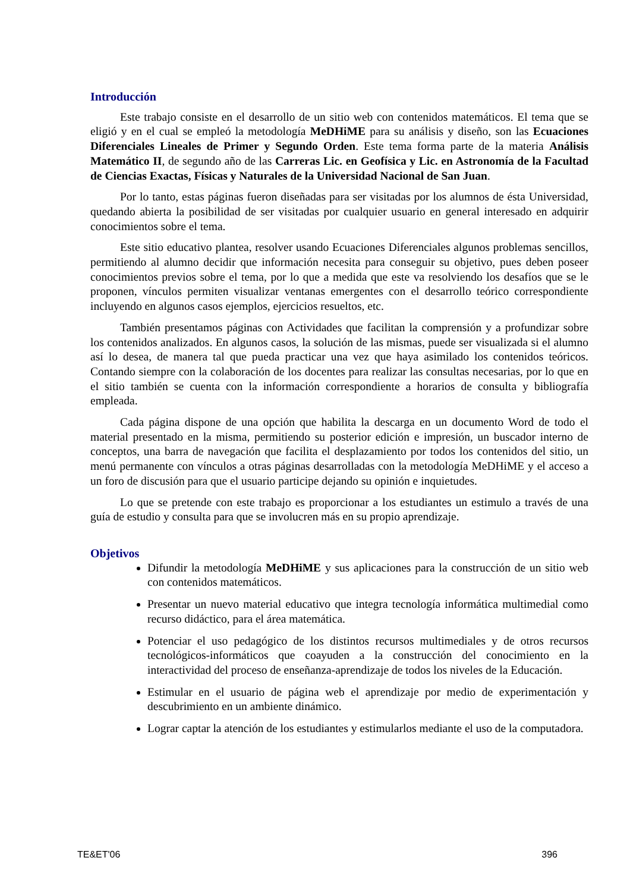Introducción
Este trabajo consiste en el desarrollo de un sitio web con contenidos matemáticos. El tema que se eligió y en el cual se empleó la metodología MeDHiME para su análisis y diseño, son las Ecuaciones Diferenciales Lineales de Primer y Segundo Orden. Este tema forma parte de la materia Análisis Matemático II, de segundo año de las Carreras Lic. en Geofísica y Lic. en Astronomía de la Facultad de Ciencias Exactas, Físicas y Naturales de la Universidad Nacional de San Juan.
Por lo tanto, estas páginas fueron diseñadas para ser visitadas por los alumnos de ésta Universidad, quedando abierta la posibilidad de ser visitadas por cualquier usuario en general interesado en adquirir conocimientos sobre el tema.
Este sitio educativo plantea, resolver usando Ecuaciones Diferenciales algunos problemas sencillos, permitiendo al alumno decidir que información necesita para conseguir su objetivo, pues deben poseer conocimientos previos sobre el tema, por lo que a medida que este va resolviendo los desafíos que se le proponen, vínculos permiten visualizar ventanas emergentes con el desarrollo teórico correspondiente incluyendo en algunos casos ejemplos, ejercicios resueltos, etc.
También presentamos páginas con Actividades que facilitan la comprensión y a profundizar sobre los contenidos analizados. En algunos casos, la solución de las mismas, puede ser visualizada si el alumno así lo desea, de manera tal que pueda practicar una vez que haya asimilado los contenidos teóricos. Contando siempre con la colaboración de los docentes para realizar las consultas necesarias, por lo que en el sitio también se cuenta con la información correspondiente a horarios de consulta y bibliografía empleada.
Cada página dispone de una opción que habilita la descarga en un documento Word de todo el material presentado en la misma, permitiendo su posterior edición e impresión, un buscador interno de conceptos, una barra de navegación que facilita el desplazamiento por todos los contenidos del sitio, un menú permanente con vínculos a otras páginas desarrolladas con la metodología MeDHiME y el acceso a un foro de discusión para que el usuario participe dejando su opinión e inquietudes.
Lo que se pretende con este trabajo es proporcionar a los estudiantes un estimulo a través de una guía de estudio y consulta para que se involucren más en su propio aprendizaje.
Objetivos
Difundir la metodología MeDHiME y sus aplicaciones para la construcción de un sitio web con contenidos matemáticos.
Presentar un nuevo material educativo que integra tecnología informática multimedial como recurso didáctico, para el área matemática.
Potenciar el uso pedagógico de los distintos recursos multimediales y de otros recursos tecnológicos-informáticos que coayuden a la construcción del conocimiento en la interactividad del proceso de enseñanza-aprendizaje de todos los niveles de la Educación.
Estimular en el usuario de página web el aprendizaje por medio de experimentación y descubrimiento en un ambiente dinámico.
Lograr captar la atención de los estudiantes y estimularlos mediante el uso de la computadora.
TE&ET'06 396